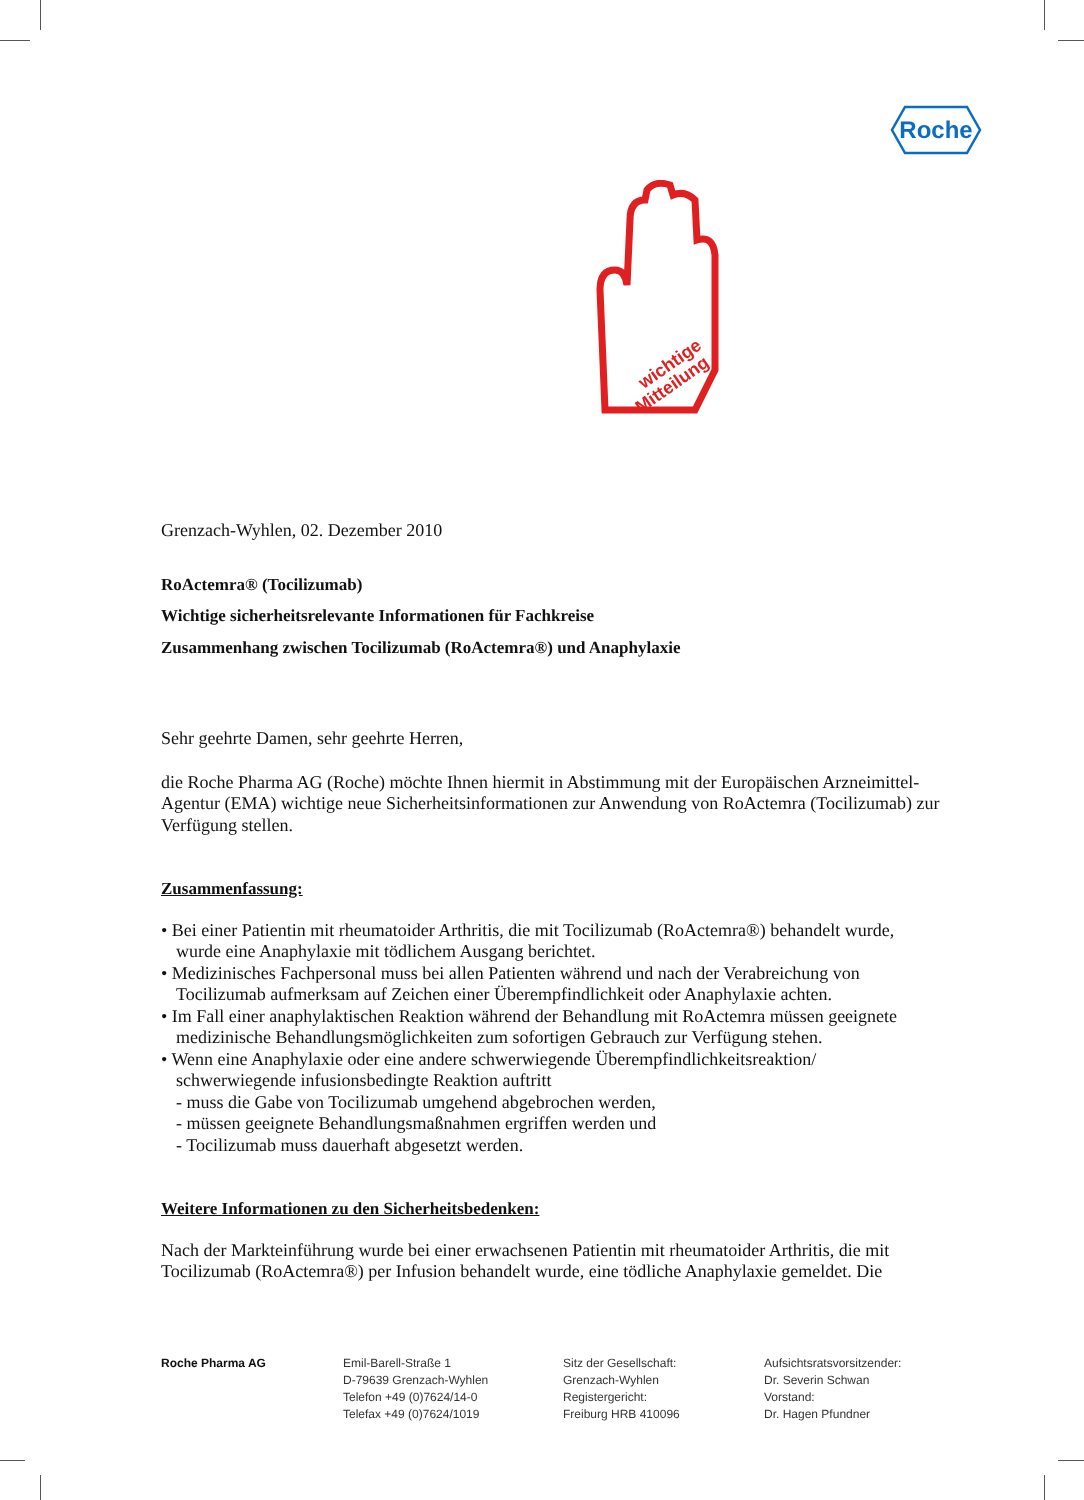Roche
wichtige
Mitteilung
Grenzach-Wyhlen, 02. Dezember 2010
RoActemra® (Tocilizumab)
Wichtige sicherheitsrelevante Informationen für Fachkreise
Zusammenhang zwischen Tocilizumab (RoActemra®) und Anaphylaxie
Sehr geehrte Damen, sehr geehrte Herren,
die Roche Pharma AG (Roche) möchte Ihnen hiermit in Abstimmung mit der Europäischen Arzneimittel-Agentur (EMA) wichtige neue Sicherheitsinformationen zur Anwendung von RoActemra (Tocilizumab) zur Verfügung stellen.
Zusammenfassung:
• Bei einer Patientin mit rheumatoider Arthritis, die mit Tocilizumab (RoActemra®) behandelt wurde,
wurde eine Anaphylaxie mit tödlichem Ausgang berichtet.
• Medizinisches Fachpersonal muss bei allen Patienten während und nach der Verabreichung von
Tocilizumab aufmerksam auf Zeichen einer Überempfindlichkeit oder Anaphylaxie achten.
• Im Fall einer anaphylaktischen Reaktion während der Behandlung mit RoActemra müssen geeignete
medizinische Behandlungsmöglichkeiten zum sofortigen Gebrauch zur Verfügung stehen.
• Wenn eine Anaphylaxie oder eine andere schwerwiegende Überempfindlichkeitsreaktion/
schwerwiegende infusionsbedingte Reaktion auftritt
- muss die Gabe von Tocilizumab umgehend abgebrochen werden,
- müssen geeignete Behandlungsmaßnahmen ergriffen werden und
- Tocilizumab muss dauerhaft abgesetzt werden.
Weitere Informationen zu den Sicherheitsbedenken:
Nach der Markteinführung wurde bei einer erwachsenen Patientin mit rheumatoider Arthritis, die mit Tocilizumab (RoActemra®) per Infusion behandelt wurde, eine tödliche Anaphylaxie gemeldet. Die
Roche Pharma AG Emil-Barell-Straße 1
D-79639 Grenzach-Wyhlen
Telefon +49 (0)7624/14-0
Telefax +49 (0)7624/1019
Sitz der Gesellschaft:
Grenzach-Wyhlen
Registergericht:
Freiburg HRB 410096
Aufsichtsratsvorsitzender:
Dr. Severin Schwan
Vorstand:
Dr. Hagen Pfundner